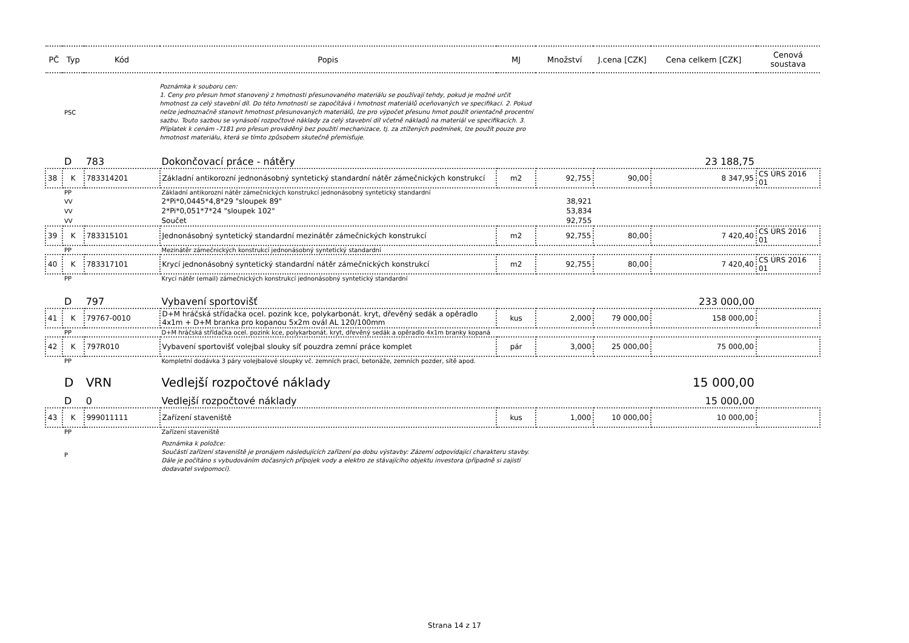| PČ | Typ | Kód | Popis | MJ | Množství | J.cena [CZK] | Cena celkem [CZK] | Cenová soustava |
| --- | --- | --- | --- | --- | --- | --- | --- | --- |
| | PSC | | Poznámka k souboru cen: 1. Ceny pro přesun hmot stanovený z hmotnosti přesunovaného materiálu se používají tehdy, pokud je možné určit hmotnost za celý stavební díl. Do této hmotnosti se započítává i hmotnost materiálů oceňovaných ve specifikaci. 2. Pokud nelze jednoznačně stanovit hmotnost přesunovaných materiálů, lze pro výpočet přesunu hmot použít orientačně procentní sazbu. Touto sazbou se vynásobí rozpočtové náklady za celý stavební díl včetně nákladů na materiál ve specifikacích. 3. Příplatek k cenám -7181 pro přesun prováděný bez použití mechanizace, tj. za ztížených podmínek, lze použít pouze pro hmotnost materiálu, která se tímto způsobem skutečně přemisťuje. | | | | | |
| | D | 783 | Dokončovací práce - nátěry | | | | 23 188,75 | |
| 38 | K | 783314201 | Základní antikorozní jednonásobný syntetický standardní nátěr zámečnických konstrukcí | m2 | 92,755 | 90,00 | 8 347,95 | CS ÚRS 2016 01 |
| | PP | | Základní antikorozní nátěr zámečnických konstrukcí jednonásobný syntetický standardní | | | | | |
| | VV | | 2*Pi*0,0445*4,8*29 "sloupek 89" | | 38,921 | | | |
| | VV | | 2*Pi*0,051*7*24 "sloupek 102" | | 53,834 | | | |
| | VV | | Součet | | 92,755 | | | |
| 39 | K | 783315101 | Jednonásobný syntetický standardní mezinátěr zámečnických konstrukcí | m2 | 92,755 | 80,00 | 7 420,40 | CS ÚRS 2016 01 |
| | PP | | Mezinátěr zámečnických konstrukcí jednonásobný syntetický standardní | | | | | |
| 40 | K | 783317101 | Krycí jednonásobný syntetický standardní nátěr zámečnických konstrukcí | m2 | 92,755 | 80,00 | 7 420,40 | CS ÚRS 2016 01 |
| | PP | | Krycí nátěr (email) zámečnických konstrukcí jednonásobný syntetický standardní | | | | | |
| | D | 797 | Vybavení sportovišť | | | | 233 000,00 | |
| 41 | K | 79767-0010 | D+M hráčská střídačka ocel. pozink kce, polykarbonát. kryt, dřevěný sedák a opěradlo 4x1m + D+M branka pro kopanou 5x2m ovál AL 120/100mm | kus | 2,000 | 79 000,00 | 158 000,00 | |
| | PP | | D+M hráčská střídačka ocel. pozink kce, polykarbonát. kryt, dřevěný sedák a opěradlo 4x1m branky kopaná | | | | | |
| 42 | K | 797R010 | Vybavení sportovišť volejbal slouky síť pouzdra zemní práce komplet | pár | 3,000 | 25 000,00 | 75 000,00 | |
| | PP | | Kompletní dodávka 3 páry volejbalové sloupky vč. zemních prací, betonáže, zemních pozder, sítě apod. | | | | | |
| | D | VRN | Vedlejší rozpočtové náklady | | | | 15 000,00 | |
| | D | 0 | Vedlejší rozpočtové náklady | | | | 15 000,00 | |
| 43 | K | 999011111 | Zařízení staveniště | kus | 1,000 | 10 000,00 | 10 000,00 | |
| | PP | | Zařízení staveniště | | | | | |
| | P | | Poznámka k položce: Součástí zařízení staveniště je pronájem následujících zařízení po dobu výstavby: Zázemí odpovídající charakteru stavby. Dále je počítáno s vybudováním dočasných přípojek vody a elektro ze stávajícího objektu investora (případně si zajistí dodavatel svépomocí). | | | | | |
Strana 14 z 17